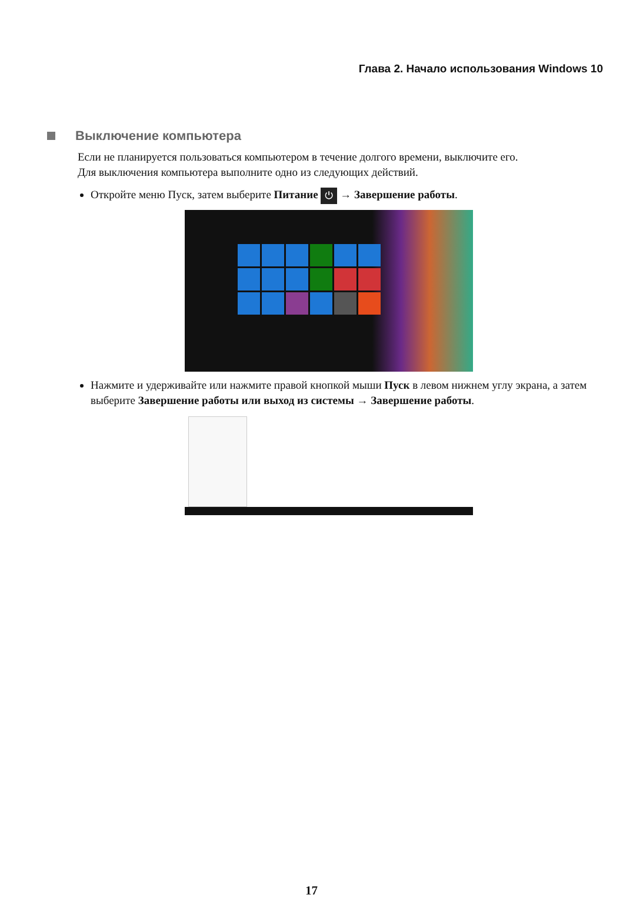Глава 2. Начало использования Windows 10
Выключение компьютера
Если не планируется пользоваться компьютером в течение долгого времени, выключите его.
Для выключения компьютера выполните одно из следующих действий.
Откройте меню Пуск, затем выберите Питание ⏻ → Завершение работы.
Нажмите и удерживайте или нажмите правой кнопкой мыши Пуск в левом нижнем углу экрана, а затем выберите Завершение работы или выход из системы → Завершение работы.
17